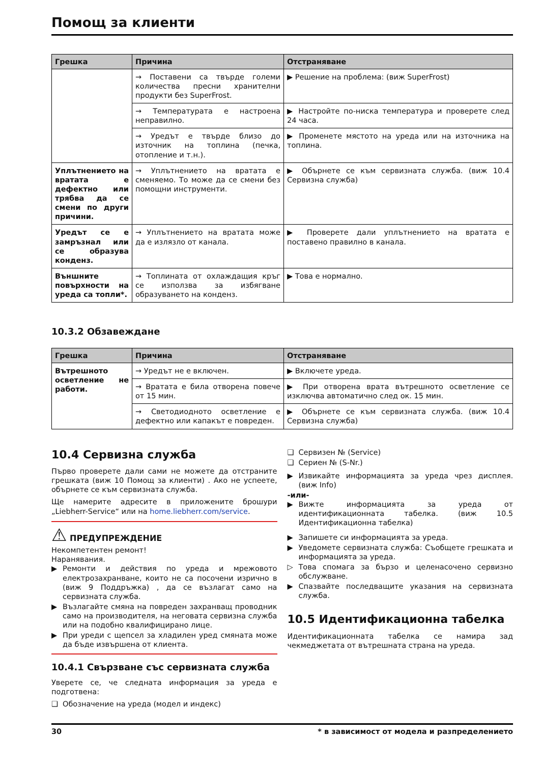Помощ за клиенти
| Грешка | Причина | Отстраняване |
| --- | --- | --- |
| | → Поставени са твърде големи количества пресни хранителни продукти без SuperFrost. | ▶ Решение на проблема: (виж SuperFrost) |
| | → Температурата е настроена неправилно. | ▶ Настройте по-ниска температура и проверете след 24 часа. |
| | → Уредът е твърде близо до източник на топлина (печка, отопление и т.н.). | ▶ Променете мястото на уреда или на източника на топлина. |
| Уплътнението на вратата е дефектно или трябва да се смени по други причини. | → Уплътнението на вратата е сменяемо. То може да се смени без помощни инструменти. | ▶ Обърнете се към сервизната служба. (виж 10.4 Сервизна служба) |
| Уредът се е замръзнал или се образува конденз. | → Уплътнението на вратата може да е излязло от канала. | ▶ Проверете дали уплътнението на вратата е поставено правилно в канала. |
| Външните повърхности на уреда са топли*. | → Топлината от охлаждащия кръг се използва за избягване образуването на конденз. | ▶ Това е нормално. |
10.3.2 Обзавеждане
| Грешка | Причина | Отстраняване |
| --- | --- | --- |
| Вътрешното осветление не работи. | → Уредът не е включен. | ▶ Включете уреда. |
| | → Вратата е била отворена повече от 15 мин. | ▶ При отворена врата вътрешното осветление се изключва автоматично след ок. 15 мин. |
| | → Светодиодното осветление е дефектно или капакът е повреден. | ▶ Обърнете се към сервизната служба. (виж 10.4 Сервизна служба) |
10.4 Сервизна служба
Първо проверете дали сами не можете да отстраните грешката (виж 10 Помощ за клиенти) . Ако не успеете, обърнете се към сервизната служба.
Ще намерите адресите в приложените брошури „Liebherr-Service“ или на home.liebherr.com/service.
⚠ ПРЕДУПРЕЖДЕНИЕ
Некомпетентен ремонт!
Наранявания.
▶ Ремонти и действия по уреда и мрежовото електрозахранване, които не са посочени изрично в (виж 9 Поддръжка) , да се възлагат само на сервизната служба.
▶ Възлагайте смяна на повреден захранващ проводник само на производителя, на неговата сервизна служба или на подобно квалифицирано лице.
▶ При уреди с щепсел за хладилен уред смяната може да бъде извършена от клиента.
10.4.1 Свързване със сервизната служба
Уверете се, че следната информация за уреда е подготвена:
❑ Обозначение на уреда (модел и индекс)
❑ Сервизен № (Service)
❑ Сериен № (S-Nr.)
▶ Извикайте информацията за уреда чрез дисплея. (виж Info)
-или-
▶ Вижте информацията за уреда от идентификационната табелка. (виж 10.5 Идентификационна табелка)
▶ Запишете си информацията за уреда.
▶ Уведомете сервизната служба: Съобщете грешката и информацията за уреда.
▷ Това спомага за бързо и целенасочено сервизно обслужване.
▶ Спазвайте последващите указания на сервизната служба.
10.5 Идентификационна табелка
Идентификационната табелка се намира зад чекмеджетата от вътрешната страна на уреда.
30 * в зависимост от модела и разпределението